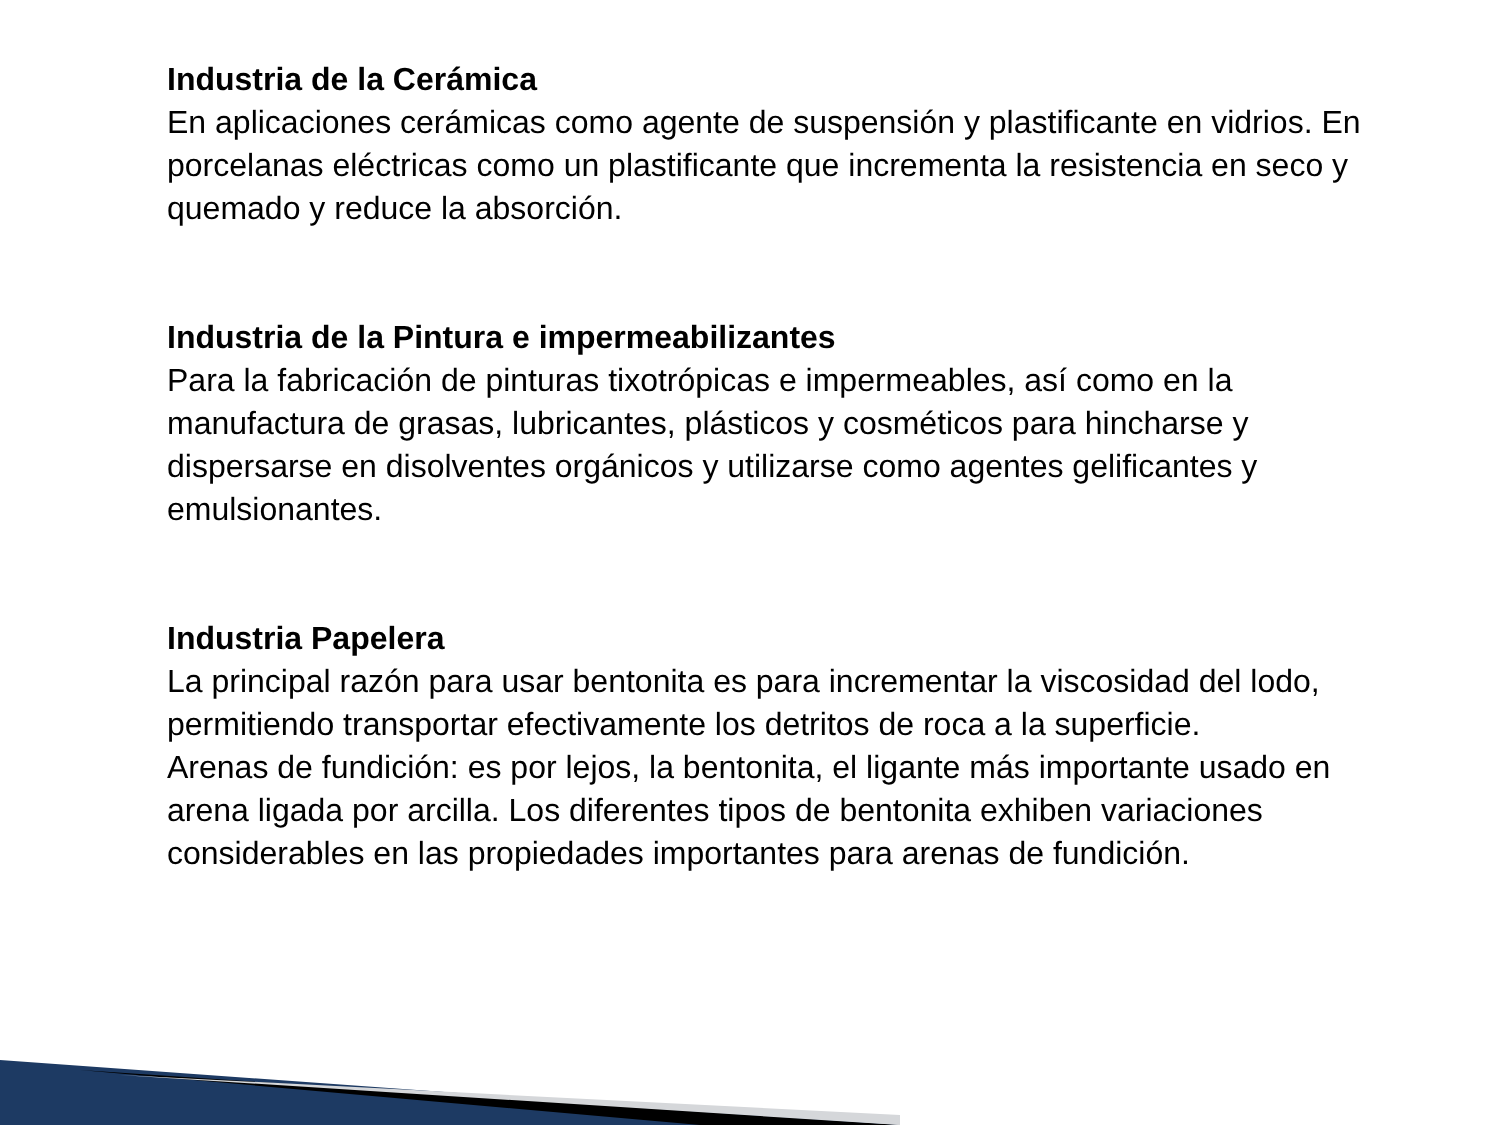Industria de la Cerámica
En aplicaciones cerámicas como agente de suspensión y plastificante en vidrios. En porcelanas eléctricas como un plastificante que incrementa la resistencia en seco y quemado y reduce la absorción.
Industria de la Pintura e impermeabilizantes
Para la fabricación de pinturas tixotrópicas e impermeables, así como en la manufactura de grasas, lubricantes, plásticos y cosméticos para hincharse y dispersarse en disolventes orgánicos y utilizarse como agentes gelificantes y emulsionantes.
Industria Papelera
La principal razón para usar bentonita es para incrementar la viscosidad del lodo, permitiendo transportar efectivamente los detritos de roca a la superficie.
Arenas de fundición: es por lejos, la bentonita, el ligante más importante usado en arena ligada por arcilla. Los diferentes tipos de bentonita exhiben variaciones considerables en las propiedades importantes para arenas de fundición.